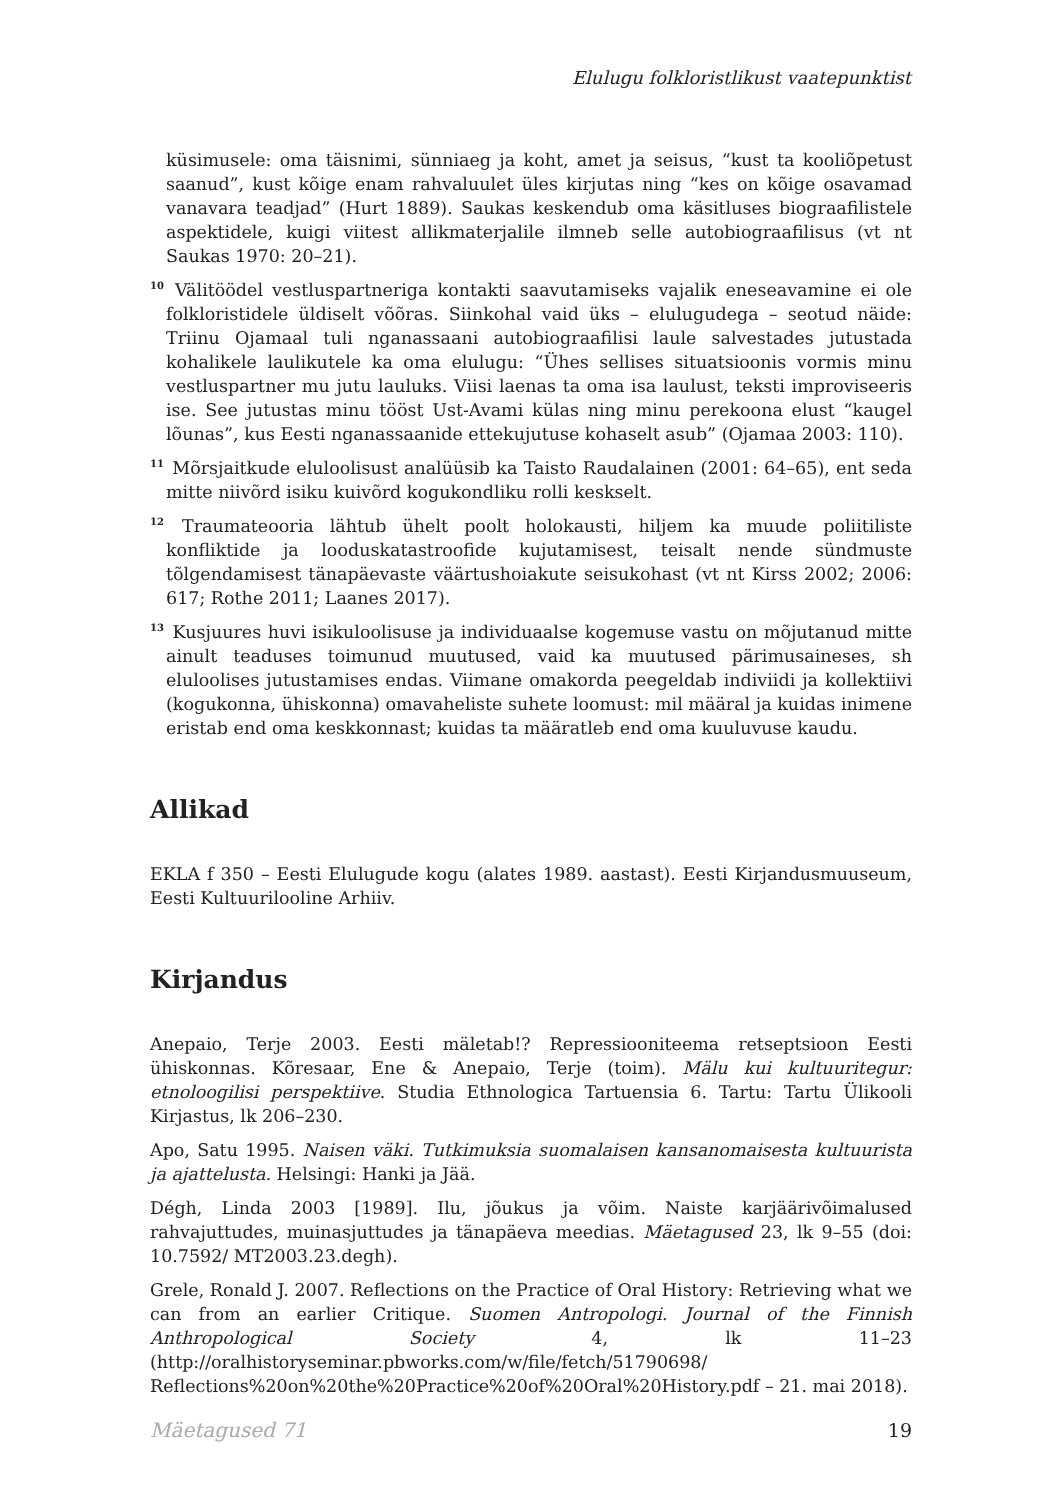Elulugu folkloristlikust vaatepunktist
küsimusele: oma täisnimi, sünniaeg ja koht, amet ja seisus, “kust ta kooliõpetust saanud”, kust kõige enam rahvaluulet üles kirjutas ning “kes on kõige osavamad vanavara teadjad” (Hurt 1889). Saukas keskendub oma käsitluses biograafilistele aspektidele, kuigi viitest allikmaterjalile ilmneb selle autobiograafilisus (vt nt Saukas 1970: 20–21).
<sup>10</sup> Välitöödel vestluspartneriga kontakti saavutamiseks vajalik eneseavamine ei ole folkloristidele üldiselt võõras. Siinkohal vaid üks – elulugudega – seotud näide: Triinu Ojamaal tuli nganassaani autobiograafilisi laule salvestades jutustada kohalikele laulikutele ka oma elulugu: “Ühes sellises situatsioonis vormis minu vestluspartner mu jutu lauluks. Viisi laenas ta oma isa laulust, teksti improviseeris ise. See jutustas minu tööst Ust-Avami külas ning minu perekoona elust “kaugel lõunas”, kus Eesti nganassaanide ettekujutuse kohaselt asub” (Ojamaa 2003: 110).
<sup>11</sup> Mõrsjaitkude eluloolisust analüüsib ka Taisto Raudalainen (2001: 64–65), ent seda mitte niivõrd isiku kuivõrd kogukondliku rolli keskselt.
<sup>12</sup> Traumateooria lähtub ühelt poolt holokausti, hiljem ka muude poliitiliste konfliktide ja looduskatastroofide kujutamisest, teisalt nende sündmuste tõlgendamisest tänapäevaste väärtushoiakute seisukohast (vt nt Kirss 2002; 2006: 617; Rothe 2011; Laanes 2017).
<sup>13</sup> Kusjuures huvi isikuloolisuse ja individuaalse kogemuse vastu on mõjutanud mitte ainult teaduses toimunud muutused, vaid ka muutused pärimusaineses, sh eluloolises jutustamises endas. Viimane omakorda peegeldab indiviidi ja kollektiivi (kogukonna, ühiskonna) omavaheliste suhete loomust: mil määral ja kuidas inimene eristab end oma keskkonnast; kuidas ta määratleb end oma kuuluvuse kaudu.
Allikad
EKLA f 350 – Eesti Elulugude kogu (alates 1989. aastast). Eesti Kirjandusmuuseum, Eesti Kultuurilooline Arhiiv.
Kirjandus
Anepaio, Terje 2003. Eesti mäletab!? Repressiooniteema retseptsioon Eesti ühiskonnas. Kõresaar, Ene & Anepaio, Terje (toim). Mälu kui kultuuritegur: etnoloogilisi perspektiive. Studia Ethnologica Tartuensia 6. Tartu: Tartu Ülikooli Kirjastus, lk 206–230.
Apo, Satu 1995. Naisen väki. Tutkimuksia suomalaisen kansanomaisesta kultuurista ja ajattelusta. Helsingi: Hanki ja Jää.
Dégh, Linda 2003 [1989]. Ilu, jõukus ja võim. Naiste karjäärivõimalused rahvajuttudes, muinasjuttudes ja tänapäeva meedias. Mäetagused 23, lk 9–55 (doi: 10.7592/ MT2003.23.degh).
Grele, Ronald J. 2007. Reflections on the Practice of Oral History: Retrieving what we can from an earlier Critique. Suomen Antropologi. Journal of the Finnish Anthropological Society 4, lk 11–23 (http://oralhistoryseminar.pbworks.com/w/file/fetch/51790698/ Reflections%20on%20the%20Practice%20of%20Oral%20History.pdf – 21. mai 2018).
Mäetagused 71 19